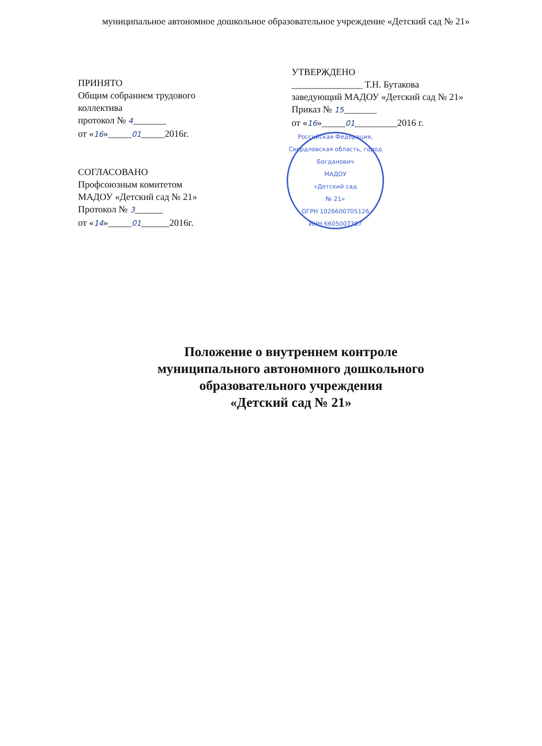муниципальное автономное дошкольное образовательное учреждение «Детский сад № 21»
ПРИНЯТО
Общим собранием трудового
коллектива
протокол № 4_______
от «16»_____01_____2016г.
СОГЛАСОВАНО
Профсоюзным комитетом
МАДОУ «Детский сад № 21»
Протокол № 3______
от «14»_____01______2016г.
УТВЕРЖДЕНО
_______________ Т.Н. Бутакова
заведующий МАДОУ «Детский сад № 21»
Приказ № 15_______
от «16»_____01_________2016 г.
Российская Федерация, Свердловская область, город Богданович
МАДОУ
«Детский сад
№ 21»
ОГРН 1026600705126
ИНН 6605007387
Положение о внутреннем контроле
муниципального автономного дошкольного
образовательного учреждения
«Детский сад № 21»